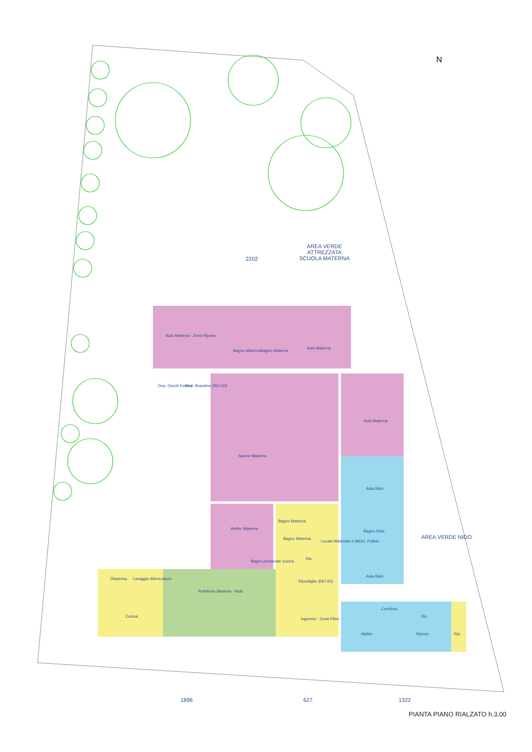AREA VERDE ATTREZZATA
SCUOLA MATERNA
2202
N
Aula Materna - Zona Riposo
Aula Materna
Bagno Materna Bagno Materna
Dep. Giochi Esterni Dep. Brandine (REI 60)
Salone Materna
Aula Materna
Aula Nido
Atelier Materna
Bagno Materna
Bagno Materna
Locale Materiale e Attrez. Pulizie
Bagno Nido
AREA VERDE NIDO
Bagno personale cucina
Dis.
Ripostiglio (REI 60)
Aula Nido
Dispensa Lavaggio Attrezzature
Refettorio Materna - Nido
Cucina
Ingresso - Zona Filtro
Corridoio
Dis.
Atelier Riposo Rip.
1896 627 1322
PIANTA PIANO RIALZATO h.3,00